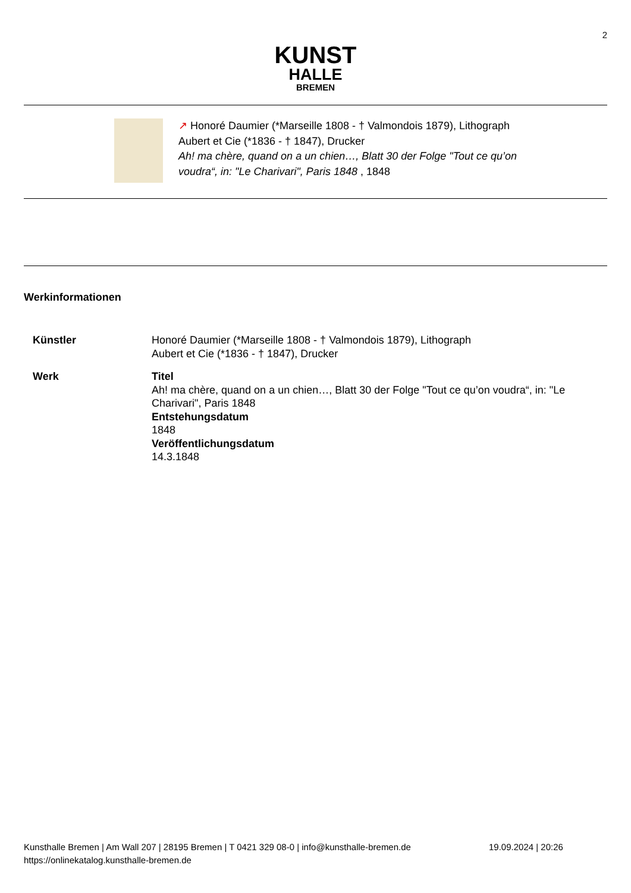2
KUNST
HALLE
BREMEN
↗ Honoré Daumier (*Marseille 1808 - † Valmondois 1879), Lithograph
Aubert et Cie (*1836 - † 1847), Drucker
Ah! ma chère, quand on a un chien…, Blatt 30 der Folge "Tout ce qu’on voudra“, in: "Le Charivari", Paris 1848 , 1848
Werkinformationen
| Künstler | Honoré Daumier (*Marseille 1808 - † Valmondois 1879), Lithograph Aubert et Cie (*1836 - † 1847), Drucker |
| Werk | Titel Ah! ma chère, quand on a un chien…, Blatt 30 der Folge "Tout ce qu’on voudra“, in: "Le Charivari", Paris 1848 Entstehungsdatum 1848 Veröffentlichungsdatum 14.3.1848 |
Kunsthalle Bremen | Am Wall 207 | 28195 Bremen | T 0421 329 08-0 | info@kunsthalle-bremen.de 19.09.2024 | 20:26
https://onlinekatalog.kunsthalle-bremen.de